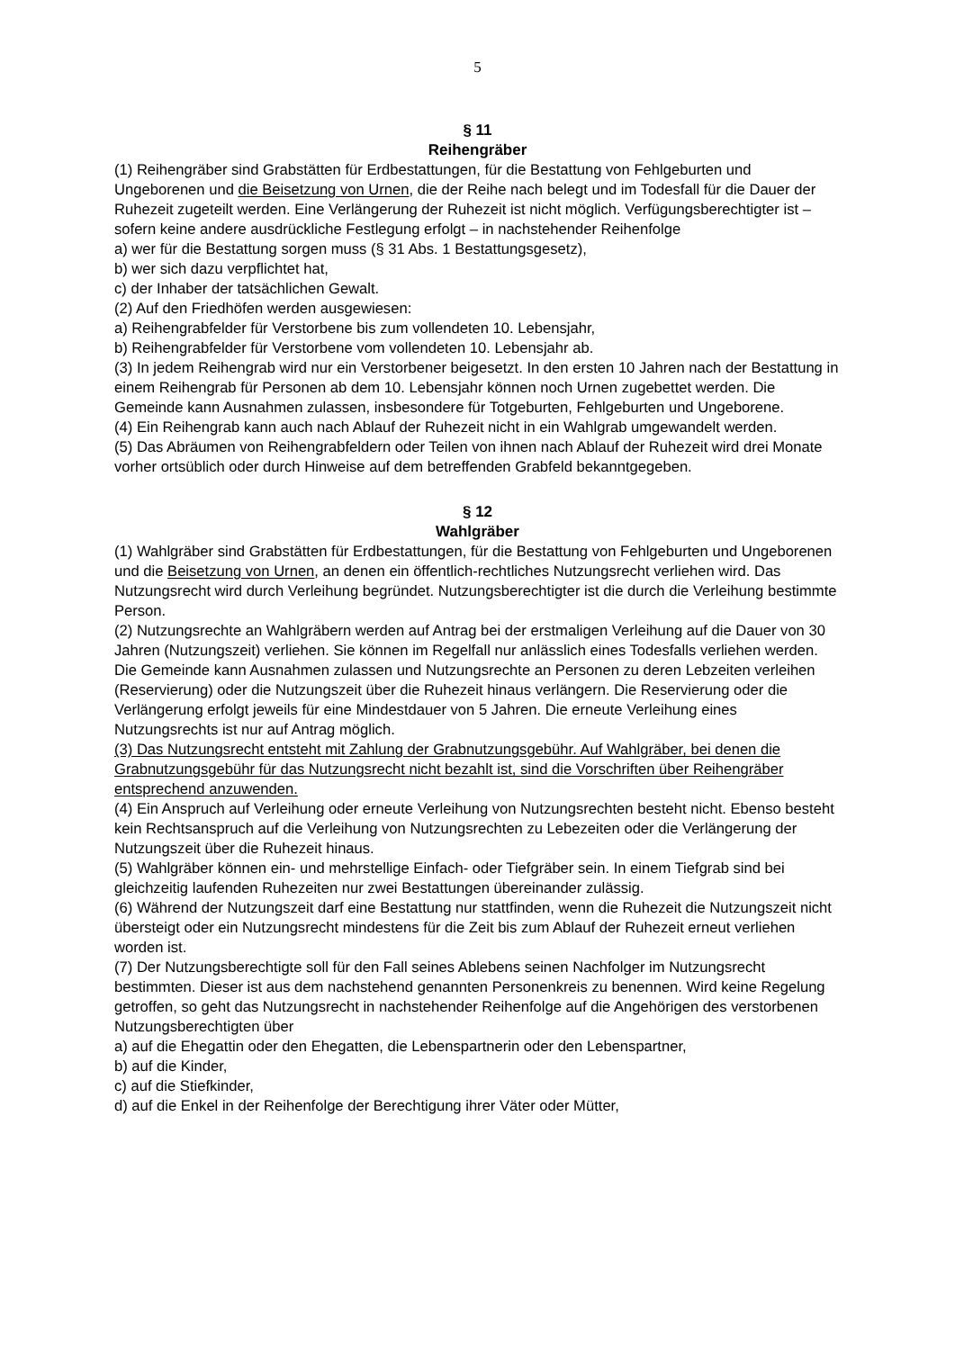5
§ 11
Reihengräber
(1) Reihengräber sind Grabstätten für Erdbestattungen, für die Bestattung von Fehlgeburten und Ungeborenen und die Beisetzung von Urnen, die der Reihe nach belegt und im Todesfall für die Dauer der Ruhezeit zugeteilt werden. Eine Verlängerung der Ruhezeit ist nicht möglich. Verfügungsberechtigter ist – sofern keine andere ausdrückliche Festlegung erfolgt – in nachstehender Reihenfolge
a) wer für die Bestattung sorgen muss (§ 31 Abs. 1 Bestattungsgesetz),
b) wer sich dazu verpflichtet hat,
c) der Inhaber der tatsächlichen Gewalt.
(2) Auf den Friedhöfen werden ausgewiesen:
a) Reihengrabfelder für Verstorbene bis zum vollendeten 10. Lebensjahr,
b) Reihengrabfelder für Verstorbene vom vollendeten 10. Lebensjahr ab.
(3) In jedem Reihengrab wird nur ein Verstorbener beigesetzt. In den ersten 10 Jahren nach der Bestattung in einem Reihengrab für Personen ab dem 10. Lebensjahr können noch Urnen zugebettet werden. Die Gemeinde kann Ausnahmen zulassen, insbesondere für Totgeburten, Fehlgeburten und Ungeborene.
(4) Ein Reihengrab kann auch nach Ablauf der Ruhezeit nicht in ein Wahlgrab umgewandelt werden.
(5) Das Abräumen von Reihengrabfeldern oder Teilen von ihnen nach Ablauf der Ruhezeit wird drei Monate vorher ortsüblich oder durch Hinweise auf dem betreffenden Grabfeld bekanntgegeben.
§ 12
Wahlgräber
(1) Wahlgräber sind Grabstätten für Erdbestattungen, für die Bestattung von Fehlgeburten und Ungeborenen und die Beisetzung von Urnen, an denen ein öffentlich-rechtliches Nutzungsrecht verliehen wird. Das Nutzungsrecht wird durch Verleihung begründet. Nutzungsberechtigter ist die durch die Verleihung bestimmte Person.
(2) Nutzungsrechte an Wahlgräbern werden auf Antrag bei der erstmaligen Verleihung auf die Dauer von 30 Jahren (Nutzungszeit) verliehen. Sie können im Regelfall nur anlässlich eines Todesfalls verliehen werden. Die Gemeinde kann Ausnahmen zulassen und Nutzungsrechte an Personen zu deren Lebzeiten verleihen (Reservierung) oder die Nutzungszeit über die Ruhezeit hinaus verlängern. Die Reservierung oder die Verlängerung erfolgt jeweils für eine Mindestdauer von 5 Jahren. Die erneute Verleihung eines Nutzungsrechts ist nur auf Antrag möglich.
(3) Das Nutzungsrecht entsteht mit Zahlung der Grabnutzungsgebühr. Auf Wahlgräber, bei denen die Grabnutzungsgebühr für das Nutzungsrecht nicht bezahlt ist, sind die Vorschriften über Reihengräber entsprechend anzuwenden.
(4) Ein Anspruch auf Verleihung oder erneute Verleihung von Nutzungsrechten besteht nicht. Ebenso besteht kein Rechtsanspruch auf die Verleihung von Nutzungsrechten zu Lebezeiten oder die Verlängerung der Nutzungszeit über die Ruhezeit hinaus.
(5) Wahlgräber können ein- und mehrstellige Einfach- oder Tiefgräber sein. In einem Tiefgrab sind bei gleichzeitig laufenden Ruhezeiten nur zwei Bestattungen übereinander zulässig.
(6) Während der Nutzungszeit darf eine Bestattung nur stattfinden, wenn die Ruhezeit die Nutzungszeit nicht übersteigt oder ein Nutzungsrecht mindestens für die Zeit bis zum Ablauf der Ruhezeit erneut verliehen worden ist.
(7) Der Nutzungsberechtigte soll für den Fall seines Ablebens seinen Nachfolger im Nutzungsrecht bestimmten. Dieser ist aus dem nachstehend genannten Personenkreis zu benennen. Wird keine Regelung getroffen, so geht das Nutzungsrecht in nachstehender Reihenfolge auf die Angehörigen des verstorbenen Nutzungsberechtigten über
a) auf die Ehegattin oder den Ehegatten, die Lebenspartnerin oder den Lebenspartner,
b) auf die Kinder,
c) auf die Stiefkinder,
d) auf die Enkel in der Reihenfolge der Berechtigung ihrer Väter oder Mütter,